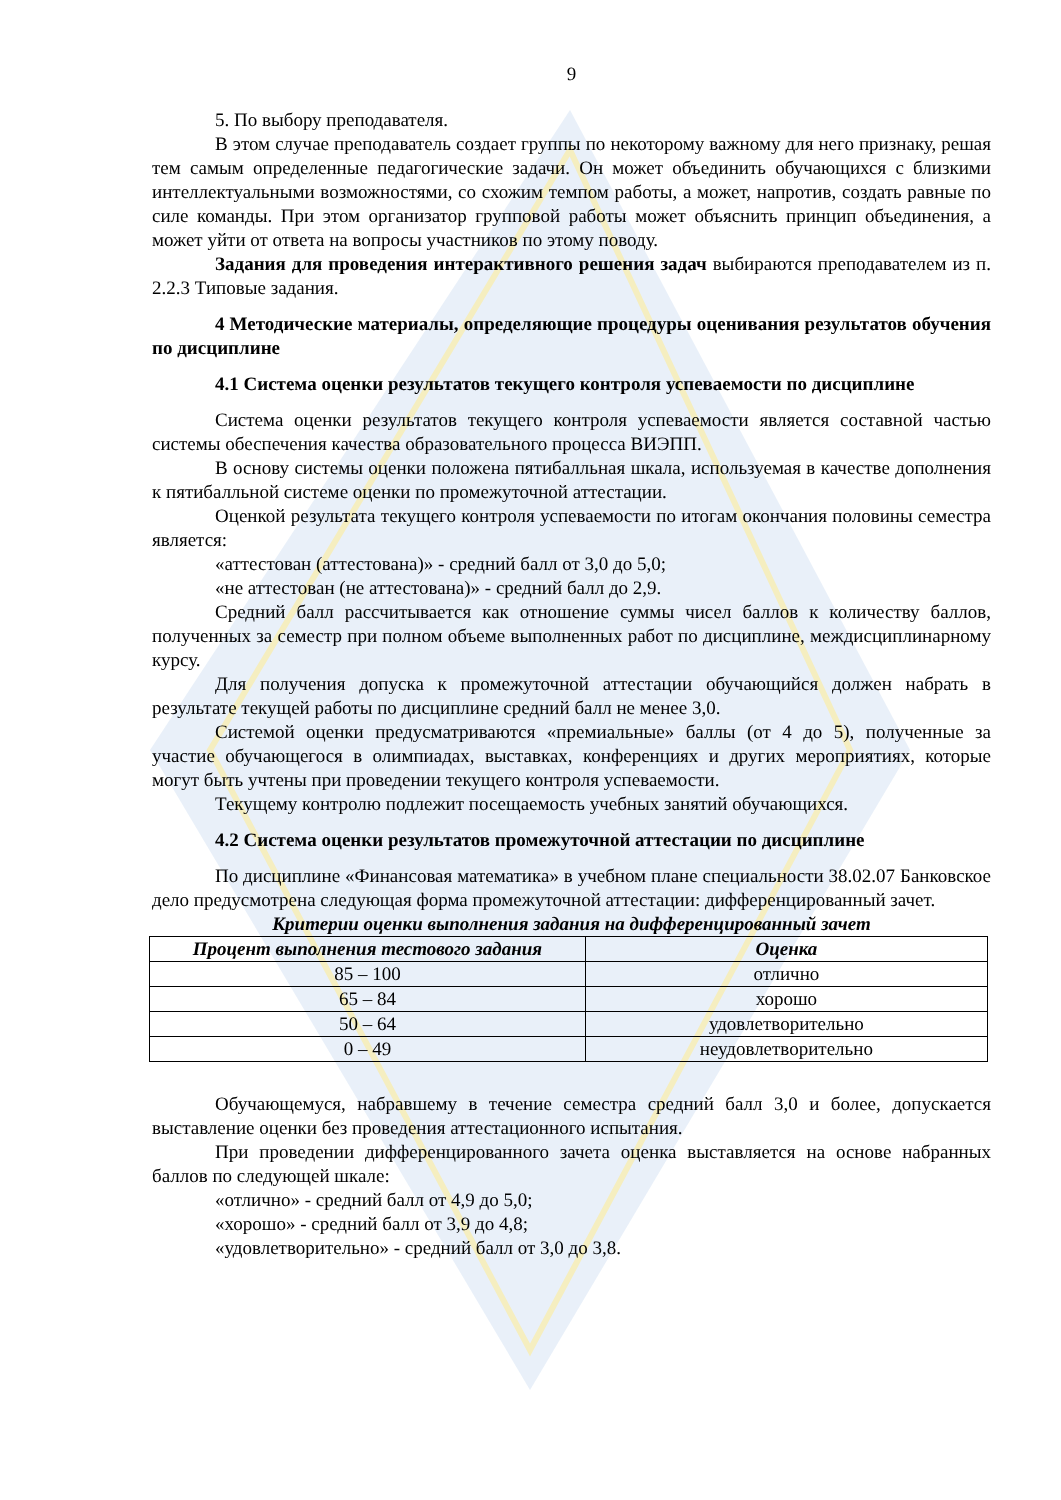9
5. По выбору преподавателя.
В этом случае преподаватель создает группы по некоторому важному для него признаку, решая тем самым определенные педагогические задачи. Он может объединить обучающихся с близкими интеллектуальными возможностями, со схожим темпом работы, а может, напротив, создать равные по силе команды. При этом организатор групповой работы может объяснить принцип объединения, а может уйти от ответа на вопросы участников по этому поводу.
Задания для проведения интерактивного решения задач выбираются преподавателем из п. 2.2.3 Типовые задания.
4 Методические материалы, определяющие процедуры оценивания результатов обучения по дисциплине
4.1 Система оценки результатов текущего контроля успеваемости по дисциплине
Система оценки результатов текущего контроля успеваемости является составной частью системы обеспечения качества образовательного процесса ВИЭПП.
В основу системы оценки положена пятибалльная шкала, используемая в качестве дополнения к пятибалльной системе оценки по промежуточной аттестации.
Оценкой результата текущего контроля успеваемости по итогам окончания половины семестра является:
«аттестован (аттестована)» - средний балл от 3,0 до 5,0;
«не аттестован (не аттестована)» - средний балл до 2,9.
Средний балл рассчитывается как отношение суммы чисел баллов к количеству баллов, полученных за семестр при полном объеме выполненных работ по дисциплине, междисциплинарному курсу.
Для получения допуска к промежуточной аттестации обучающийся должен набрать в результате текущей работы по дисциплине средний балл не менее 3,0.
Системой оценки предусматриваются «премиальные» баллы (от 4 до 5), полученные за участие обучающегося в олимпиадах, выставках, конференциях и других мероприятиях, которые могут быть учтены при проведении текущего контроля успеваемости.
Текущему контролю подлежит посещаемость учебных занятий обучающихся.
4.2 Система оценки результатов промежуточной аттестации по дисциплине
По дисциплине «Финансовая математика» в учебном плане специальности 38.02.07 Банковское дело предусмотрена следующая форма промежуточной аттестации: дифференцированный зачет.
Критерии оценки выполнения задания на дифференцированный зачет
| Процент выполнения тестового задания | Оценка |
| --- | --- |
| 85 – 100 | отлично |
| 65 – 84 | хорошо |
| 50 – 64 | удовлетворительно |
| 0 – 49 | неудовлетворительно |
Обучающемуся, набравшему в течение семестра средний балл 3,0 и более, допускается выставление оценки без проведения аттестационного испытания.
При проведении дифференцированного зачета оценка выставляется на основе набранных баллов по следующей шкале:
«отлично» - средний балл от 4,9 до 5,0;
«хорошо» - средний балл от 3,9 до 4,8;
«удовлетворительно» - средний балл от 3,0 до 3,8.